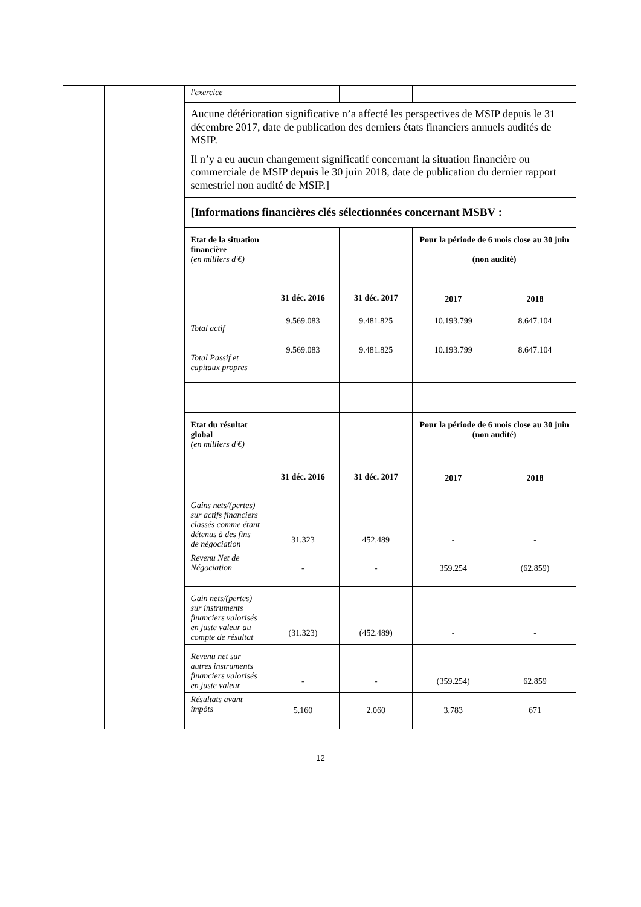| | | l'exercice | | | | |
| | | Aucune détérioration significative n’a affecté les perspectives de MSIP depuis le 31 décembre 2017, date de publication des derniers états financiers annuels audités de MSIP. Il n’y a eu aucun changement significatif concernant la situation financière ou commerciale de MSIP depuis le 30 juin 2018, date de publication du dernier rapport semestriel non audité de MSIP.] | | | | |
| | | [Informations financières clés sélectionnées concernant MSBV : | | | | |
| | | Etat de la situation financière (en milliers d'€) | 31 déc. 2016 | 31 déc. 2017 | Pour la période de 6 mois close au 30 juin (non audité) | |
| | | | | | 2017 | 2018 |
| | | Total actif | 9.569.083 | 9.481.825 | 10.193.799 | 8.647.104 |
| | | Total Passif et capitaux propres | 9.569.083 | 9.481.825 | 10.193.799 | 8.647.104 |
| | | Etat du résultat global (en milliers d'€) | 31 déc. 2016 | 31 déc. 2017 | Pour la période de 6 mois close au 30 juin (non audité) | |
| | | | | | 2017 | 2018 |
| | | Gains nets/(pertes) sur actifs financiers classés comme étant détenus à des fins de négociation | 31.323 | 452.489 | - | - |
| | | Revenu Net de Négociation | - | - | 359.254 | (62.859) |
| | | Gain nets/(pertes) sur instruments financiers valorisés en juste valeur au compte de résultat | (31.323) | (452.489) | - | - |
| | | Revenu net sur autres instruments financiers valorisés en juste valeur | - | - | (359.254) | 62.859 |
| | | Résultats avant impôts | 5.160 | 2.060 | 3.783 | 671 |
12